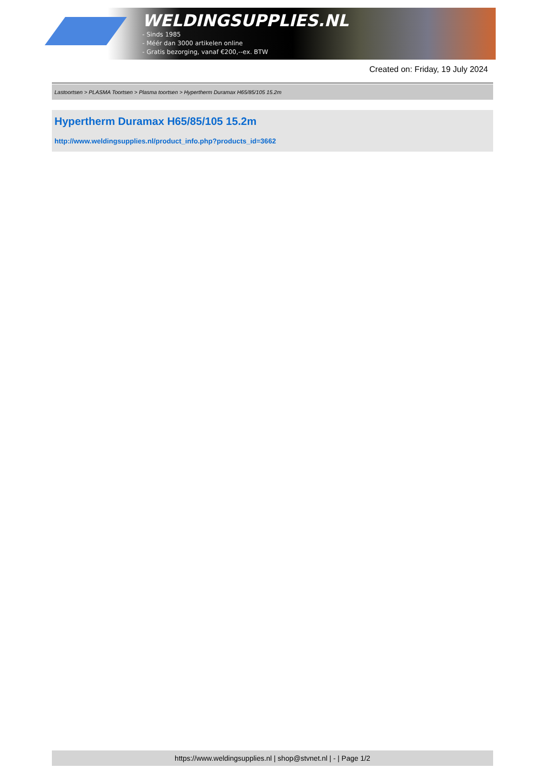WELDINGSUPPLIES.NL
- Sinds 1985
- Méér dan 3000 artikelen online
- Gratis bezorging, vanaf €200,--ex. BTW
Created on: Friday, 19 July 2024
Lastoortsen > PLASMA Toortsen > Plasma toortsen > Hypertherm Duramax H65/85/105 15.2m
Hypertherm Duramax H65/85/105 15.2m
http://www.weldingsupplies.nl/product_info.php?products_id=3662
https://www.weldingsupplies.nl | shop@stvnet.nl | - | Page 1/2